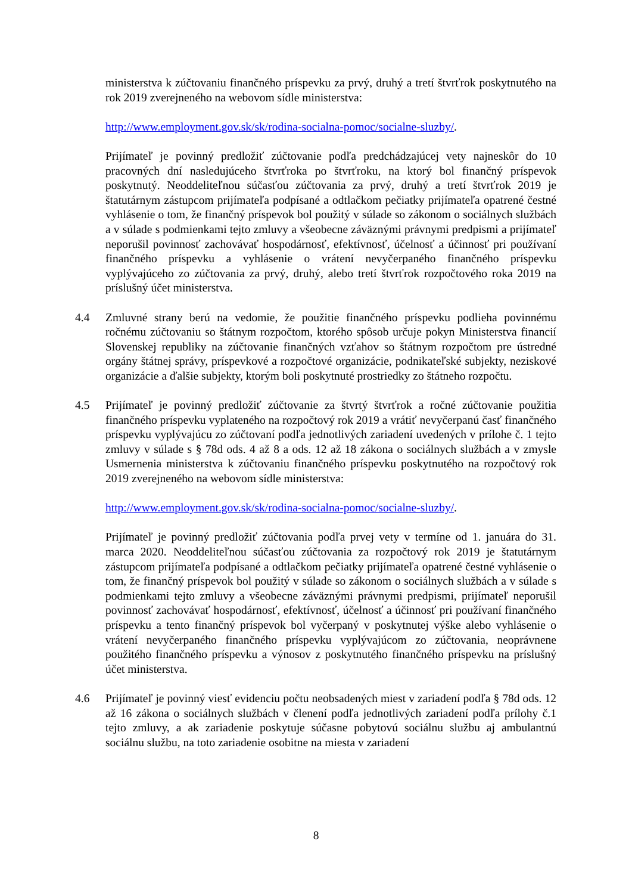ministerstva k zúčtovaniu finančného príspevku za prvý, druhý a tretí štvrťrok poskytnutého na rok 2019 zverejneného na webovom sídle ministerstva:
http://www.employment.gov.sk/sk/rodina-socialna-pomoc/socialne-sluzby/.
Prijímateľ je povinný predložiť zúčtovanie podľa predchádzajúcej vety najneskôr do 10 pracovných dní nasledujúceho štvrťroka po štvrťroku, na ktorý bol finančný príspevok poskytnutý. Neoddeliteľnou súčasťou zúčtovania za prvý, druhý a tretí štvrťrok 2019 je štatutárnym zástupcom prijímateľa podpísané a odtlačkom pečiatky prijímateľa opatrené čestné vyhlásenie o tom, že finančný príspevok bol použitý v súlade so zákonom o sociálnych službách a v súlade s podmienkami tejto zmluvy a všeobecne záväznými právnymi predpismi a prijímateľ neporušil povinnosť zachovávať hospodárnosť, efektívnosť, účelnosť a účinnosť pri používaní finančného príspevku a vyhlásenie o vrátení nevyčerpaného finančného príspevku vyplývajúceho zo zúčtovania za prvý, druhý, alebo tretí štvrťrok rozpočtového roka 2019 na príslušný účet ministerstva.
4.4 Zmluvné strany berú na vedomie, že použitie finančného príspevku podlieha povinnému ročnému zúčtovaniu so štátnym rozpočtom, ktorého spôsob určuje pokyn Ministerstva financií Slovenskej republiky na zúčtovanie finančných vzťahov so štátnym rozpočtom pre ústredné orgány štátnej správy, príspevkové a rozpočtové organizácie, podnikateľské subjekty, neziskové organizácie a ďalšie subjekty, ktorým boli poskytnuté prostriedky zo štátneho rozpočtu.
4.5 Prijímateľ je povinný predložiť zúčtovanie za štvrtý štvrťrok a ročné zúčtovanie použitia finančného príspevku vyplateného na rozpočtový rok 2019 a vrátiť nevyčerpanú časť finančného príspevku vyplývajúcu zo zúčtovaní podľa jednotlivých zariadení uvedených v prílohe č. 1 tejto zmluvy v súlade s § 78d ods. 4 až 8 a ods. 12 až 18 zákona o sociálnych službách a v zmysle Usmernenia ministerstva k zúčtovaniu finančného príspevku poskytnutého na rozpočtový rok 2019 zverejneného na webovom sídle ministerstva:
http://www.employment.gov.sk/sk/rodina-socialna-pomoc/socialne-sluzby/.
Prijímateľ je povinný predložiť zúčtovania podľa prvej vety v termíne od 1. januára do 31. marca 2020. Neoddeliteľnou súčasťou zúčtovania za rozpočtový rok 2019 je štatutárnym zástupcom prijímateľa podpísané a odtlačkom pečiatky prijímateľa opatrené čestné vyhlásenie o tom, že finančný príspevok bol použitý v súlade so zákonom o sociálnych službách a v súlade s podmienkami tejto zmluvy a všeobecne záväznými právnymi predpismi, prijímateľ neporušil povinnosť zachovávať hospodárnosť, efektívnosť, účelnosť a účinnosť pri používaní finančného príspevku a tento finančný príspevok bol vyčerpaný v poskytnutej výške alebo vyhlásenie o vrátení nevyčerpaného finančného príspevku vyplývajúcom zo zúčtovania, neoprávnene použitého finančného príspevku a výnosov z poskytnutého finančného príspevku na príslušný účet ministerstva.
4.6 Prijímateľ je povinný viesť evidenciu počtu neobsadených miest v zariadení podľa § 78d ods. 12 až 16 zákona o sociálnych službách v členení podľa jednotlivých zariadení podľa prílohy č.1 tejto zmluvy, a ak zariadenie poskytuje súčasne pobytovú sociálnu službu aj ambulantnú sociálnu službu, na toto zariadenie osobitne na miesta v zariadení
8